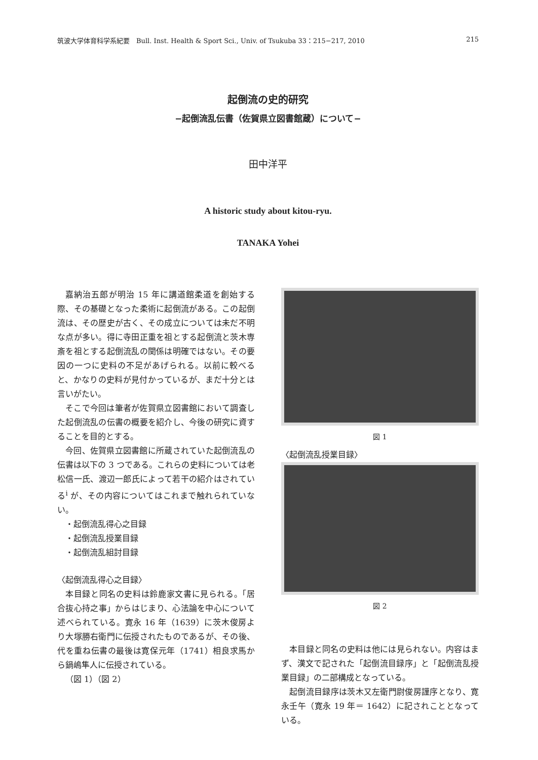筑波大学体育科学系紀要　Bull. Inst. Health & Sport Sci., Univ. of Tsukuba 33：215−217, 2010 215
起倒流の史的研究
−起倒流乱伝書（佐賀県立図書館蔵）について−
田中洋平
A historic study about kitou-ryu.
TANAKA Yohei
嘉納治五郎が明治 15 年に講道館柔道を創始する際、その基礎となった柔術に起倒流がある。この起倒流は、その歴史が古く、その成立については未だ不明な点が多い。得に寺田正重を祖とする起倒流と茨木専斎を祖とする起倒流乱の関係は明確ではない。その要因の一つに史料の不足があげられる。以前に較べると、かなりの史料が見付かっているが、まだ十分とは言いがたい。
そこで今回は筆者が佐賀県立図書館において調査した起倒流乱の伝書の概要を紹介し、今後の研究に資することを目的とする。
今回、佐賀県立図書館に所蔵されていた起倒流乱の伝書は以下の 3 つである。これらの史料については老松信一氏、渡辺一郎氏によって若干の紹介はされている<sup>i</sup> が、その内容についてはこれまで触れられていない。
・起倒流乱得心之目録
・起倒流乱授業目録
・起倒流乱組討目録
〈起倒流乱得心之目録〉
本目録と同名の史料は鈴鹿家文書に見られる。「居合抜心持之事」からはじまり、心法論を中心について述べられている。寛永 16 年（1639）に茨木俊房より大塚勝右衛門に伝授されたものであるが、その後、代を重ね伝書の最後は寛保元年（1741）相良求馬から鍋嶋隼人に伝授されている。
（図 1）（図 2）
図 1
〈起倒流乱授業目録〉
図 2
本目録と同名の史料は他には見られない。内容はまず、漢文で記された「起倒流目録序」と「起倒流乱授業目録」の二部構成となっている。
起倒流目録序は茨木又左衛門尉俊房謹序となり、寛永壬午（寛永 19 年＝ 1642）に記されこととなっている。